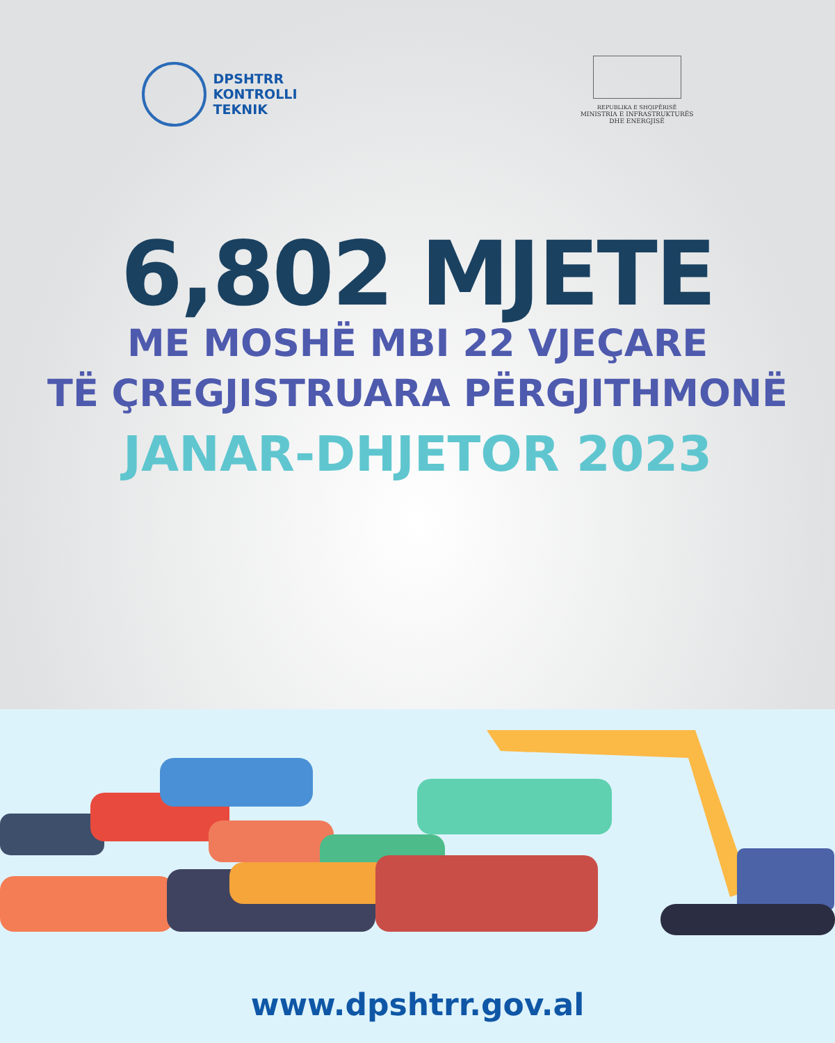DPSHTRR
KONTROLLI
TEKNIK
REPUBLIKA E SHQIPËRISË
MINISTRIA E INFRASTRUKTURËS
DHE ENERGJISË
6,802 MJETE
ME MOSHË MBI 22 VJEÇARE
TË ÇREGJISTRUARA PËRGJITHMONË
JANAR-DHJETOR 2023
www.dpshtrr.gov.al